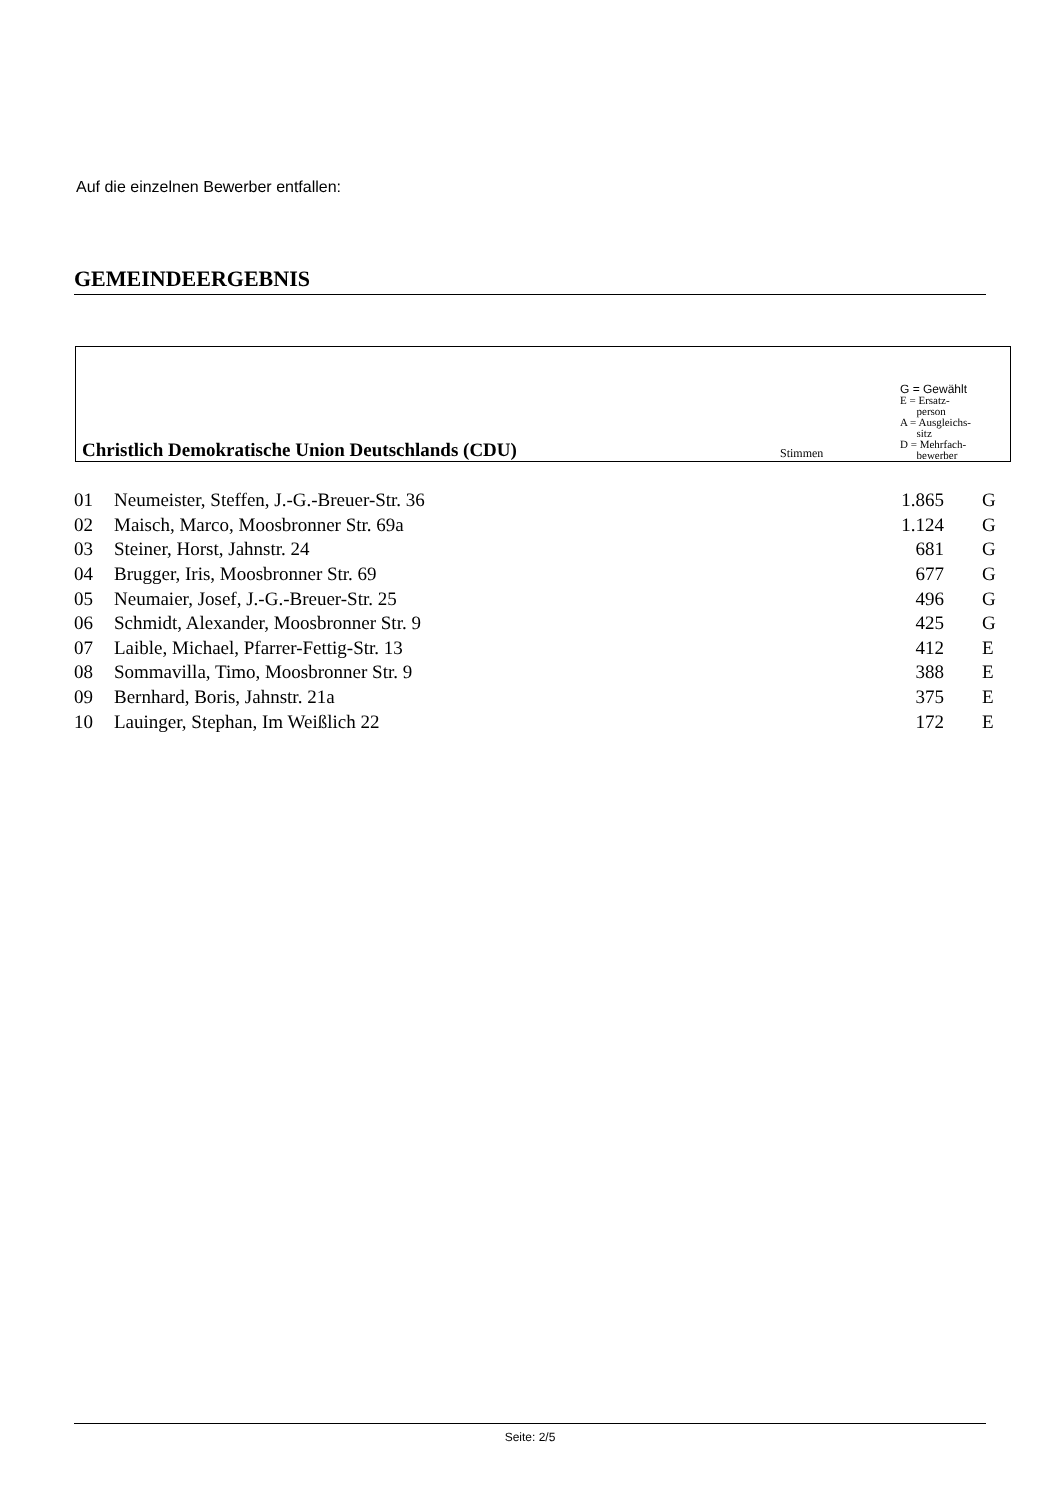Auf die einzelnen Bewerber entfallen:
GEMEINDEERGEBNIS
| Christlich Demokratische Union Deutschlands (CDU) | Stimmen | G = Gewählt E = Ersatz- person A = Ausgleichs- sitz D = Mehrfach- bewerber |
| 01 | Neumeister, Steffen, J.-G.-Breuer-Str. 36 | 1.865 | G |
| 02 | Maisch, Marco, Moosbronner Str. 69a | 1.124 | G |
| 03 | Steiner, Horst, Jahnstr. 24 | 681 | G |
| 04 | Brugger, Iris, Moosbronner Str. 69 | 677 | G |
| 05 | Neumaier, Josef, J.-G.-Breuer-Str. 25 | 496 | G |
| 06 | Schmidt, Alexander, Moosbronner Str. 9 | 425 | G |
| 07 | Laible, Michael, Pfarrer-Fettig-Str. 13 | 412 | E |
| 08 | Sommavilla, Timo, Moosbronner Str. 9 | 388 | E |
| 09 | Bernhard, Boris, Jahnstr. 21a | 375 | E |
| 10 | Lauinger, Stephan, Im Weißlich 22 | 172 | E |
Seite: 2/5